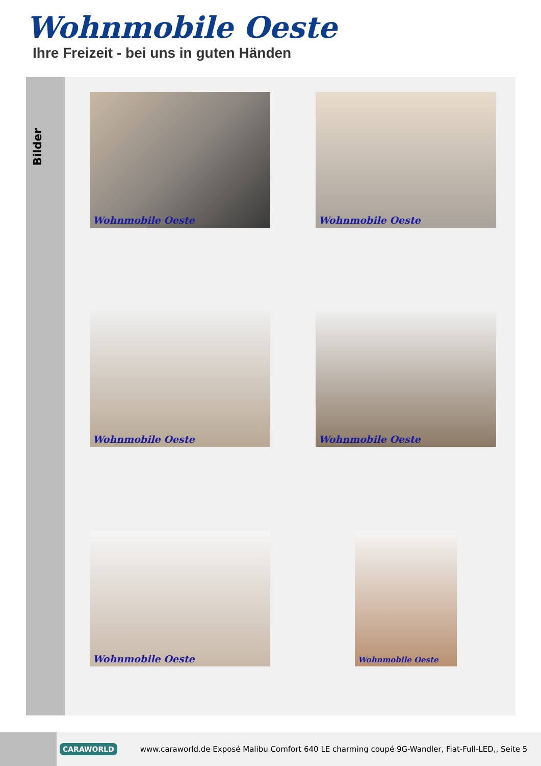Wohnmobile Oeste
Ihre Freizeit - bei uns in guten Händen
Bilder
Wohnmobile Oeste
Wohnmobile Oeste
Wohnmobile Oeste
Wohnmobile Oeste
Wohnmobile Oeste
Wohnmobile Oeste
CARAWORLD
www.caraworld.de Exposé Malibu Comfort 640 LE charming coupé 9G-Wandler, Fiat-Full-LED,, Seite 5